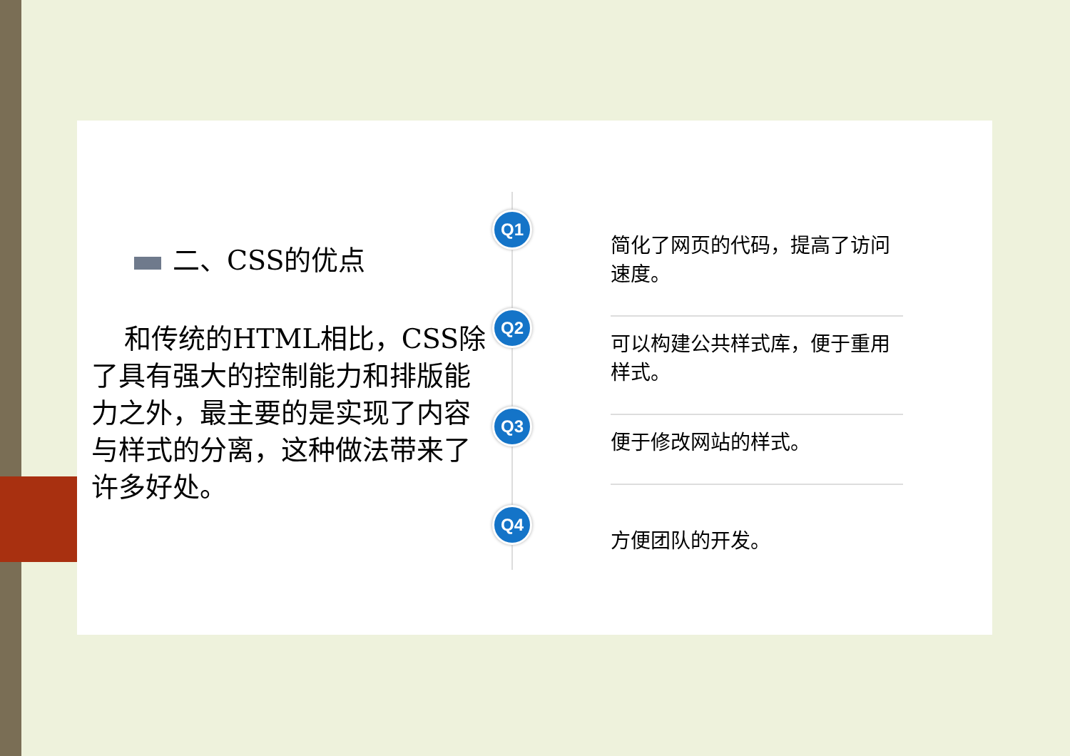二、CSS的优点
和传统的HTML相比，CSS除了具有强大的控制能力和排版能力之外，最主要的是实现了内容与样式的分离，这种做法带来了许多好处。
Q1
简化了网页的代码，提高了访问速度。
Q2
可以构建公共样式库，便于重用样式。
Q3
便于修改网站的样式。
Q4
方便团队的开发。